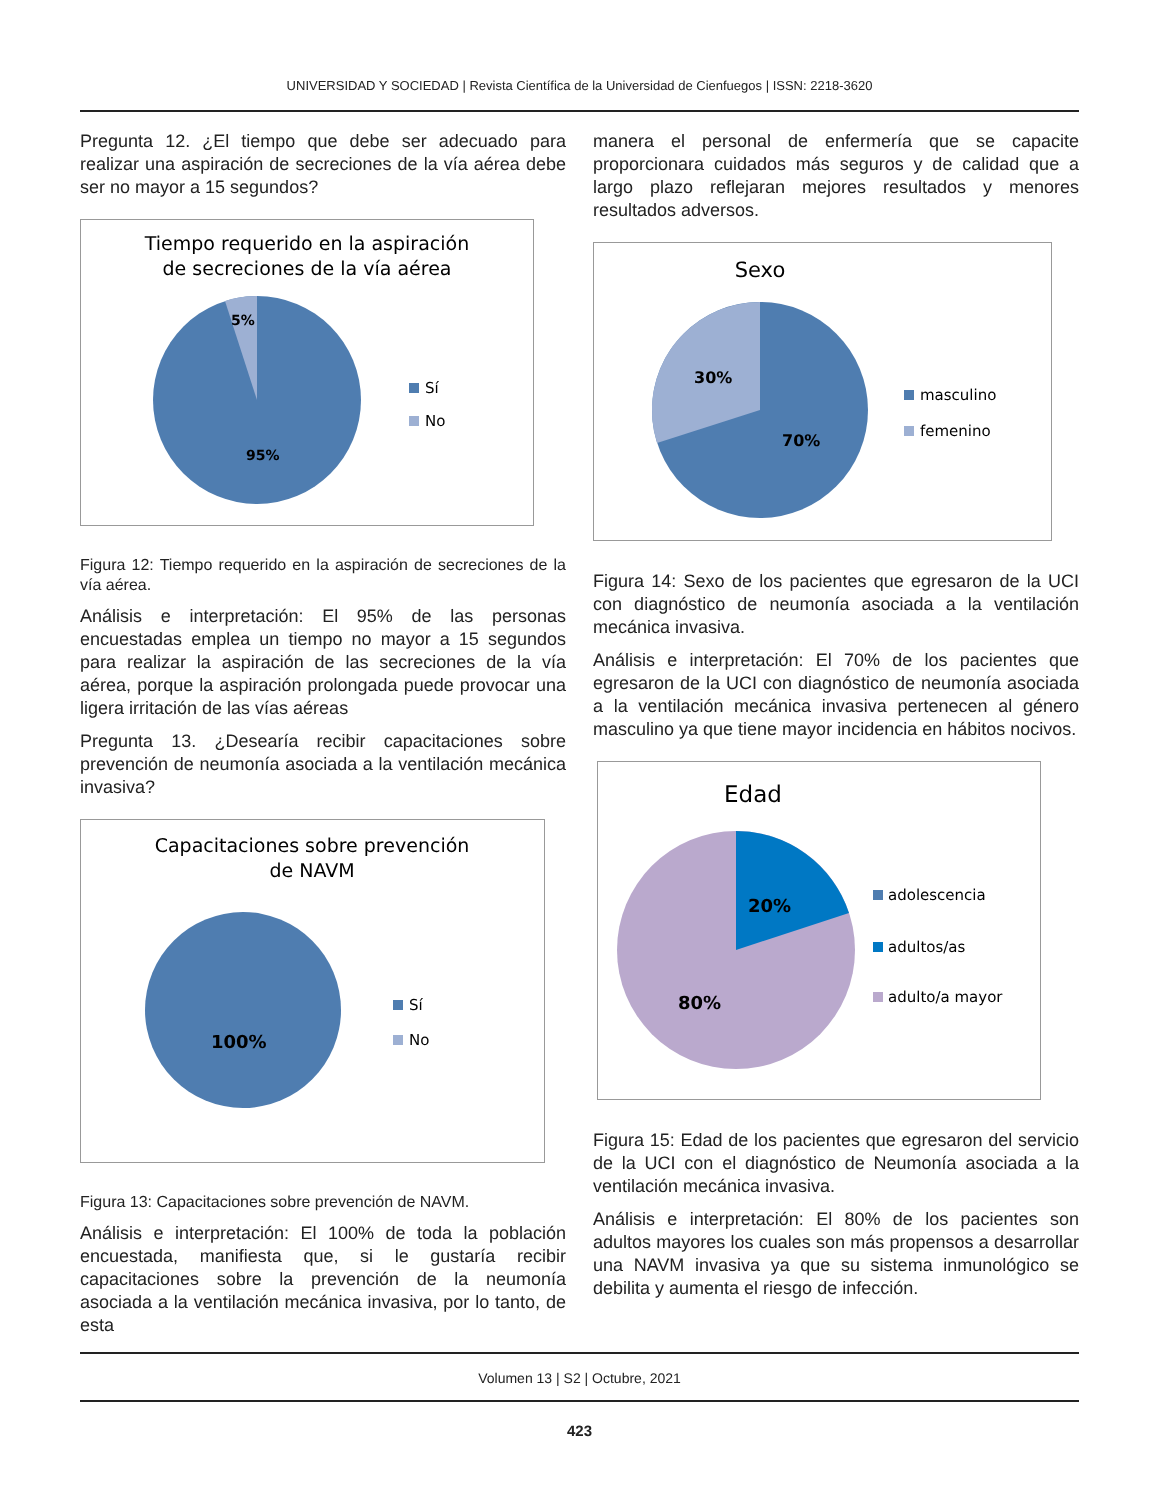UNIVERSIDAD Y SOCIEDAD | Revista Científica de la Universidad de Cienfuegos | ISSN: 2218-3620
Pregunta 12. ¿El tiempo que debe ser adecuado para realizar una aspiración de secreciones de la vía aérea debe ser no mayor a 15 segundos?
Tiempo requerido en la aspiración
de secreciones de la vía aérea
5%
95%
Sí
No
Figura 12: Tiempo requerido en la aspiración de secreciones de la vía aérea.
Análisis e interpretación: El 95% de las personas encuestadas emplea un tiempo no mayor a 15 segundos para realizar la aspiración de las secreciones de la vía aérea, porque la aspiración prolongada puede provocar una ligera irritación de las vías aéreas
Pregunta 13. ¿Desearía recibir capacitaciones sobre prevención de neumonía asociada a la ventilación mecánica invasiva?
Capacitaciones sobre prevención
de NAVM
100%
Sí
No
Figura 13: Capacitaciones sobre prevención de NAVM.
Análisis e interpretación: El 100% de toda la población encuestada, manifiesta que, si le gustaría recibir capacitaciones sobre la prevención de la neumonía asociada a la ventilación mecánica invasiva, por lo tanto, de esta
manera el personal de enfermería que se capacite proporcionara cuidados más seguros y de calidad que a largo plazo reflejaran mejores resultados y menores resultados adversos.
Sexo
30%
70%
masculino
femenino
Figura 14: Sexo de los pacientes que egresaron de la UCI con diagnóstico de neumonía asociada a la ventilación mecánica invasiva.
Análisis e interpretación: El 70% de los pacientes que egresaron de la UCI con diagnóstico de neumonía asociada a la ventilación mecánica invasiva pertenecen al género masculino ya que tiene mayor incidencia en hábitos nocivos.
Edad
20%
80%
adolescencia
adultos/as
adulto/a mayor
Figura 15: Edad de los pacientes que egresaron del servicio de la UCI con el diagnóstico de Neumonía asociada a la ventilación mecánica invasiva.
Análisis e interpretación: El 80% de los pacientes son adultos mayores los cuales son más propensos a desarrollar una NAVM invasiva ya que su sistema inmunológico se debilita y aumenta el riesgo de infección.
Volumen 13 | S2 | Octubre, 2021
423